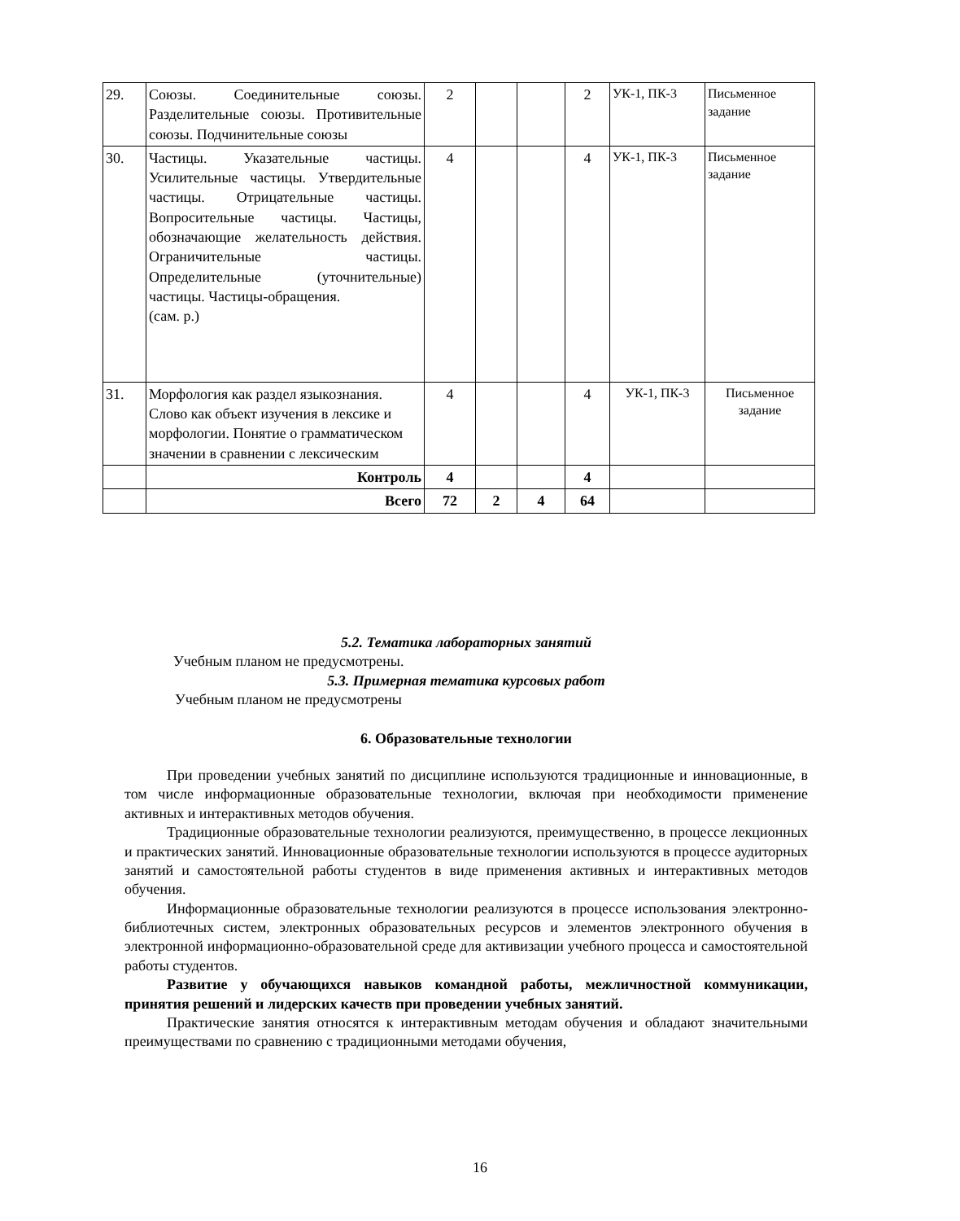| 29. | Союзы. Соединительные союзы. Разделительные союзы. Противительные союзы. Подчинительные союзы | 2 | | | 2 | УК-1, ПК-3 | Письменное задание |
| 30. | Частицы. Указательные частицы. Усилительные частицы. Утвердительные частицы. Отрицательные частицы. Вопросительные частицы. Частицы, обозначающие желательность действия. Ограничительные частицы. Определительные (уточнительные) частицы. Частицы-обращения. (сам. р.) | 4 | | | 4 | УК-1, ПК-3 | Письменное задание |
| 31. | Морфология как раздел языкознания. Слово как объект изучения в лексике и морфологии. Понятие о грамматическом значении в сравнении с лексическим | 4 | | | 4 | УК-1, ПК-3 | Письменное задание |
| | Контроль | 4 | | | 4 | | |
| | Всего | 72 | 2 | 4 | 64 | | |
5.2. Тематика лабораторных занятий
Учебным планом не предусмотрены.
5.3. Примерная тематика курсовых работ
Учебным планом не предусмотрены
6. Образовательные технологии
При проведении учебных занятий по дисциплине используются традиционные и инновационные, в том числе информационные образовательные технологии, включая при необходимости применение активных и интерактивных методов обучения.
Традиционные образовательные технологии реализуются, преимущественно, в процессе лекционных и практических занятий. Инновационные образовательные технологии используются в процессе аудиторных занятий и самостоятельной работы студентов в виде применения активных и интерактивных методов обучения.
Информационные образовательные технологии реализуются в процессе использования электронно-библиотечных систем, электронных образовательных ресурсов и элементов электронного обучения в электронной информационно-образовательной среде для активизации учебного процесса и самостоятельной работы студентов.
Развитие у обучающихся навыков командной работы, межличностной коммуникации, принятия решений и лидерских качеств при проведении учебных занятий.
Практические занятия относятся к интерактивным методам обучения и обладают значительными преимуществами по сравнению с традиционными методами обучения,
16